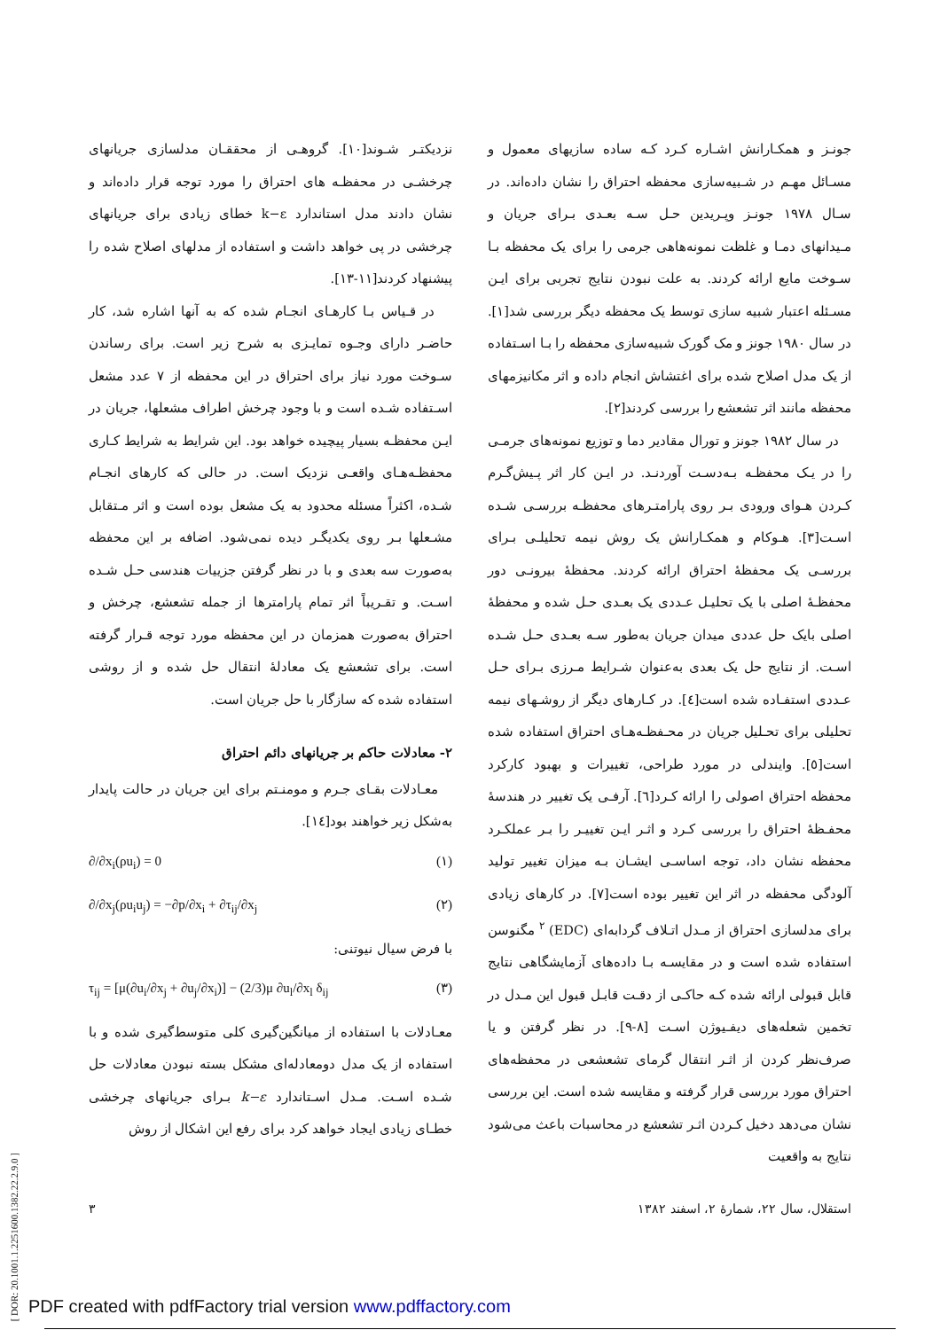جونـز و همکـارانش اشـاره کـرد کـه ساده سازیهای معمول و مسـائل مهـم در شـبیه‌سازی محفظه احتراق را نشان داده‌اند. در سـال ۱۹۷۸ جونـز وپـریدین حـل سـه بعـدی بـرای جریان و مـیدانهای دمـا و غلظت نمونه‌هاهی جرمی را برای یک محفظه بـا سـوخت مایع ارائه کردند. به علت نبودن نتایج تجربی برای ایـن مسـئله اعتبار شبیه سازی توسط یک محفظه دیگر بررسی شد[۱]. در سال ۱۹۸۰ جونز و مک گورک شبیه‌سازی محفظه را بـا اسـتفاده از یک مدل اصلاح شده برای اغتشاش انجام داده و اثر مکانیزمهای محفظه مانند اثر تشعشع را بررسی کردند[۲].
در سال ۱۹۸۲ جونز و تورال مقادیر دما و توزیع نمونه‌های جرمـی را در یـک محفظـه بـه‌دسـت آوردنـد. در ایـن کار اثر پـیش‌گـرم کـردن هـوای ورودی بـر روی پارامتـرهای محفظـه بررسـی شـده اسـت[۳]. هـوکام و همکـارانش یک روش نیمه تحلیلـی بـرای بررسـی یک محفظهٔ احتراق ارائه کردند. محفظهٔ بیرونـی دور محفظـهٔ اصلی با یک تحلیـل عـددی یک بعـدی حـل شده و محفظهٔ اصلی بایک حل عددی میدان جریان به‌طور سـه بعـدی حـل شـده اسـت. از نتایج حل یک بعدی به‌عنوان شـرایط مـرزی بـرای حـل عـددی استفـاده شده است[٤]. در کـارهای دیگر از روشـهای نیمه تحلیلی برای تحـلیل جریان در محـفظـه‌هـای احتراق استفاده شده است[٥]. وایندلی در مورد طراحی، تغییرات و بهبود کارکرد محفظه احتراق اصولی را ارائه کـرد[٦]. آرفـی یک تغییر در هندسهٔ محفـظهٔ احتراق را بررسی کـرد و اثـر ایـن تغییـر را بـر عملکـرد محفظه نشان داد، توجه اساسـی ایشـان بـه میزان تغییر تولید آلودگی محفظه در اثر این تغییر بوده است[۷]. در کارهای زیادی برای مدلسازی احتراق از مـدل اتـلاف گردابه‌ای (EDC) <sup>۲</sup> مگنوسن استفاده شده است و در مقایسـه بـا داده‌های آزمایشگاهی نتایج قابل قبولی ارائه شده کـه حاکـی از دقـت قابـل قبول این مـدل در تخمین شعله‌های دیفـیوژن اسـت [۸-۹]. در نظر گرفتن و یا صرف‌نظر کردن از اثـر انتقال گرمای تشعشعی در محفظه‌های احتراق مورد بررسی قرار گرفته و مقایسه شده است. این بررسی نشان می‌دهد دخیل کـردن اثـر تشعشع در محاسبات باعث می‌شود نتایج به واقعیت
نزدیکتـر شـوند[۱۰]. گروهـی از محققـان مدلسازی جریانهای چرخشـی در محفظـه های احتراق را مورد توجه قرار داده‌اند و نشان دادند مدل استاندارد k−ε خطای زیادی برای جریانهای چرخشی در پی خواهد داشت و استفاده از مدلهای اصلاح شده را پیشنهاد کردند[۱۱-۱۳].
در قـیاس بـا کارهـای انجـام شده که به آنها اشاره شد، کار حاضـر دارای وجـوه تمایـزی به شرح زیر است. برای رساندن سـوخت مورد نیاز برای احتراق در این محفظه از ۷ عدد مشعل اسـتفاده شـده است و با وجود چرخش اطراف مشعلها، جریان در ایـن محفظـه بسیار پیچیده خواهد بود. این شرایط به شرایط کـاری محفظـه‌هـای واقعـی نزدیک است. در حالی که کارهای انجـام شـده، اکثراً مسئله محدود به یک مشعل بوده است و اثر مـتقابل مشـعلها بـر روی یکدیگـر دیده نمی‌شود. اضافه بر این محفظه به‌صورت سه بعدی و با در نظر گرفتن جزییات هندسی حـل شـده اسـت. و تقـریباً اثر تمام پارامترها از جمله تشعشع، چرخش و احتراق به‌صورت همزمان در این محفظه مورد توجه قـرار گرفته است. برای تشعشع یک معادلهٔ انتقال حل شده و از روشی استفاده شده که سازگار با حل جریان است.
۲- معادلات حاکم بر جریانهای دائم احتراق
معـادلات بقـای جـرم و مومنـتم برای این جریان در حالت پایدار به‌شکل زیر خواهند بود[١٤].
∂/∂x<sub>i</sub>(ρu<sub>i</sub>) = 0 (۱)
∂/∂x<sub>j</sub>(ρu<sub>i</sub>u<sub>j</sub>) = −∂p/∂x<sub>i</sub> + ∂τ<sub>ij</sub>/∂x<sub>j</sub> (۲)
با فرض سیال نیوتنی:
τ<sub>ij</sub> = [μ(∂u<sub>i</sub>/∂x<sub>j</sub> + ∂u<sub>j</sub>/∂x<sub>i</sub>)] − (2/3)μ ∂u<sub>l</sub>/∂x<sub>l</sub> δ<sub>ij</sub> (۳)
معـادلات با استفاده از میانگین‌گیری کلی متوسط‌گیری شده و با استفاده از یک مدل دومعادله‌ای مشکل بسته نبودن معادلات حل شـده اسـت. مـدل اسـتاندارد k−ε بـرای جریانهای چرخشی خطـای زیادی ایجاد خواهد کرد برای رفع این اشکال از روش
استقلال، سال ۲۲، شمارهٔ ۲، اسفند ۱۳۸۲ ۳
[ DOR: 20.1001.1.2251600.1382.22.2.9.0 ]
PDF created with pdfFactory trial version www.pdffactory.com